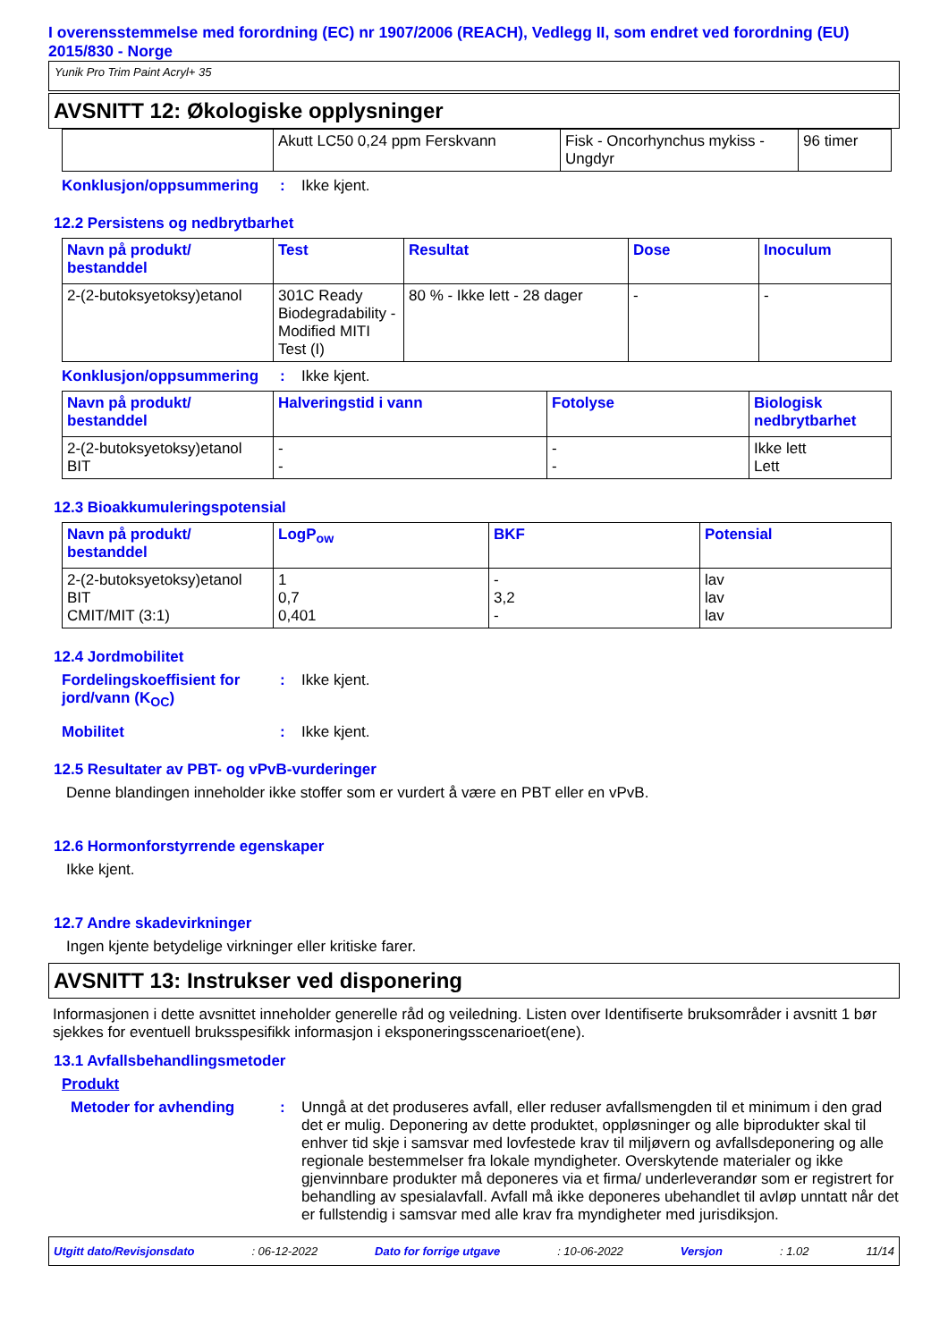I overensstemmelse med forordning (EC) nr 1907/2006 (REACH), Vedlegg II, som endret ved forordning (EU) 2015/830 - Norge
Yunik Pro Trim Paint Acryl+ 35
AVSNITT 12: Økologiske opplysninger
| | Akutt LC50 0,24 ppm Ferskvann | Fisk - Oncorhynchus mykiss - Ungdyr | 96 timer |
Konklusjon/oppsummering : Ikke kjent.
12.2 Persistens og nedbrytbarhet
| Navn på produkt/ bestanddel | Test | Resultat | Dose | Inoculum |
| --- | --- | --- | --- | --- |
| 2-(2-butoksyetoksy)etanol | 301C Ready Biodegradability - Modified MITI Test (I) | 80 % - Ikke lett - 28 dager | - | - |
Konklusjon/oppsummering : Ikke kjent.
| Navn på produkt/ bestanddel | Halveringstid i vann | Fotolyse | Biologisk nedbrytbarhet |
| --- | --- | --- | --- |
| 2-(2-butoksyetoksy)etanol BIT | - - | - - | Ikke lett Lett |
12.3 Bioakkumuleringspotensial
| Navn på produkt/ bestanddel | LogP<sub>ow</sub> | BKF | Potensial |
| --- | --- | --- | --- |
| 2-(2-butoksyetoksy)etanol BIT CMIT/MIT (3:1) | 1 0,7 0,401 | - 3,2 - | lav lav lav |
12.4 Jordmobilitet
Fordelingskoeffisient for jord/vann (K<sub>OC</sub>)
: Ikke kjent.
Mobilitet : Ikke kjent.
12.5 Resultater av PBT- og vPvB-vurderinger
Denne blandingen inneholder ikke stoffer som er vurdert å være en PBT eller en vPvB.
12.6 Hormonforstyrrende egenskaper
Ikke kjent.
12.7 Andre skadevirkninger
Ingen kjente betydelige virkninger eller kritiske farer.
AVSNITT 13: Instrukser ved disponering
Informasjonen i dette avsnittet inneholder generelle råd og veiledning. Listen over Identifiserte bruksområder i avsnitt 1 bør sjekkes for eventuell bruksspesifikk informasjon i eksponeringsscenarioet(ene).
13.1 Avfallsbehandlingsmetoder
Produkt
Metoder for avhending : Unngå at det produseres avfall, eller reduser avfallsmengden til et minimum i den grad det er mulig. Deponering av dette produktet, oppløsninger og alle biprodukter skal til enhver tid skje i samsvar med lovfestede krav til miljøvern og avfallsdeponering og alle regionale bestemmelser fra lokale myndigheter. Overskytende materialer og ikke gjenvinnbare produkter må deponeres via et firma/ underleverandør som er registrert for behandling av spesialavfall. Avfall må ikke deponeres ubehandlet til avløp unntatt når det er fullstendig i samsvar med alle krav fra myndigheter med jurisdiksjon.
Utgitt dato/Revisjonsdato: 06-12-2022 Dato for forrige utgave: 10-06-2022 Versjon: 1.02 11/14